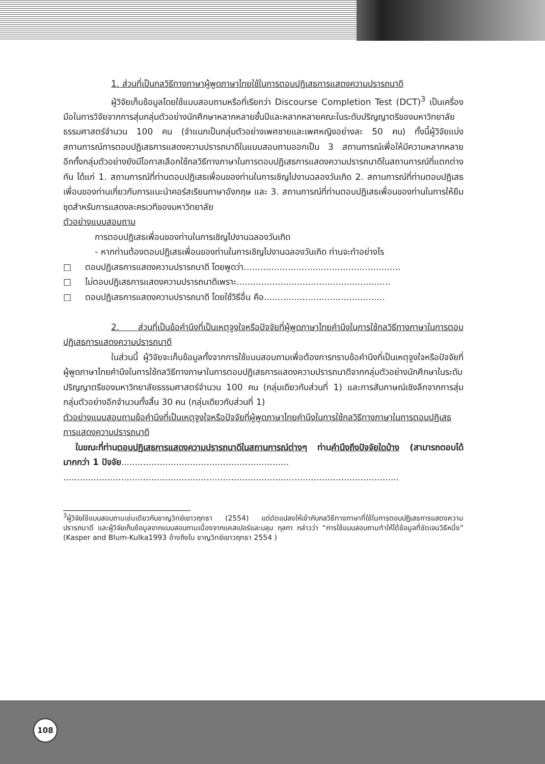1. ส่วนที่เป็นกลวิธีทางภาษาผู้พูดภาษาไทยใช้ในการตอบปฏิเสธการแสดงความปรารถนาดี
ผู้วิจัยเก็บข้อมูลโดยใช้แบบสอบถามหรือที่เรียกว่า Discourse Completion Test (DCT)<sup>3</sup> เป็นเครื่องมือในการวิจัยจากการสุ่มกลุ่มตัวอย่างนักศึกษาหลากหลายชั้นปีและหลากหลายคณะในระดับปริญญาตรีของมหาวิทยาลัยธรรมศาสตร์จำนวน 100 คน (จำแนกเป็นกลุ่มตัวอย่างเพศชายและเพศหญิงอย่างละ 50 คน) ทั้งนี้ผู้วิจัยแบ่งสถานการณ์การตอบปฏิเสธการแสดงความปรารถนาดีในแบบสอบถามออกเป็น 3 สถานการณ์เพื่อให้มีความหลากหลาย อีกทั้งกลุ่มตัวอย่างยังมีโอกาสเลือกใช้กลวิธีทางภาษาในการตอบปฏิเสธการแสดงความปรารถนาดีในสถานการณ์ที่แตกต่างกัน ได้แก่ 1. สถานการณ์ที่ท่านตอบปฏิเสธเพื่อนของท่านในการเชิญไปงานฉลองวันเกิด 2. สถานการณ์ที่ท่านตอบปฏิเสธเพื่อนของท่านเกี่ยวกับการแนะนำคอร์สเรียนภาษาอังกฤษ และ 3. สถานการณ์ที่ท่านตอบปฏิเสธเพื่อนของท่านในการให้ยืมชุดสำหรับการแสดงละครเวทีของมหาวิทยาลัย
ตัวอย่างแบบสอบถาม
การตอบปฏิเสธเพื่อนของท่านในการเชิญไปงานฉลองวันเกิด
- หากท่านต้องตอบปฏิเสธเพื่อนของท่านในการเชิญไปงานฉลองวันเกิด ท่านจะทำอย่างไร
□ ตอบปฏิเสธการแสดงความปรารถนาดี โดยพูดว่า.........................................................
□ ไม่ตอบปฏิเสธการแสดงความปรารถนาดีเพราะ........................................................
□ ตอบปฏิเสธการแสดงความปรารถนาดี โดยใช้วิธีอื่น คือ............................................
2. ส่วนที่เป็นข้อคำนึงที่เป็นเหตุจูงใจหรือปัจจัยที่ผู้พูดภาษาไทยคำนึงในการใช้กลวิธีทางภาษาในการตอบปฏิเสธการแสดงความปรารถนาดี
ในส่วนนี้ ผู้วิจัยจะเก็บข้อมูลทั้งจากการใช้แบบสอบถามเพื่อต้องการทราบข้อคำนึงที่เป็นเหตุจูงใจหรือปัจจัยที่ผู้พูดภาษาไทยคำนึงในการใช้กลวิธีทางภาษาในการตอบปฏิเสธการแสดงความปรารถนาดีจากกลุ่มตัวอย่างนักศึกษาในระดับปริญญาตรีของมหาวิทยาลัยธรรมศาสตร์จำนวน 100 คน (กลุ่มเดียวกับส่วนที่ 1) และการสัมภาษณ์เชิงลึกจากการสุ่มกลุ่มตัวอย่างอีกจำนวนทั้งสิ้น 30 คน (กลุ่มเดียวกับส่วนที่ 1)
ตัวอย่างแบบสอบถามข้อคำนึงที่เป็นเหตุจูงใจหรือปัจจัยที่ผู้พูดภาษาไทยคำนึงในการใช้กลวิธีทางภาษาในการตอบปฏิเสธการแสดงความปรารถนาดี
ในขณะที่ท่านตอบปฏิเสธการแสดงความปรารถนาดีในสถานการณ์ต่างๆ ท่านคำนึงถึงปัจจัยใดบ้าง (สามารถตอบได้มากกว่า 1 ปัจจัย.............................................................
..........................................................................................................................
<sup>3</sup> ผู้วิจัยใช้แบบสอบถามเช่นเดียวกับชาญวิทย์เยาวฤทธา (2554) แต่ดัดแปลงให้เข้ากับกลวิธีทางภาษาที่ใช้ในการตอบปฏิเสธการแสดงความปรารถนาดี และผู้วิจัยเก็บข้อมูลจากแบบสอบถามเนื่องจากแคสเปอร์และบลุม กุลกา กล่าวว่า “การใช้แบบสอบถามทำให้ได้ข้อมูลที่ชัดเจนวิธีหนึ่ง” (Kasper and Blum-Kulka1993 อ้างถึงใน ชาญวิทย์เยาวฤทธา 2554 )
108